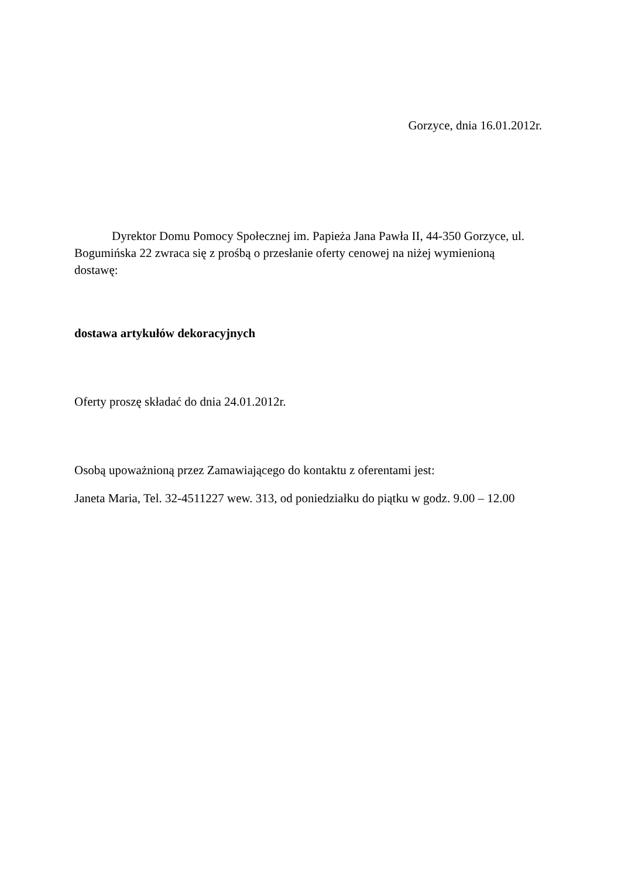Gorzyce, dnia 16.01.2012r.
Dyrektor Domu Pomocy Społecznej im. Papieża Jana Pawła II, 44-350 Gorzyce, ul. Bogumińska 22 zwraca się z prośbą o przesłanie oferty cenowej na niżej wymienioną dostawę:
dostawa artykułów dekoracyjnych
Oferty proszę składać do dnia 24.01.2012r.
Osobą upoważnioną przez Zamawiającego do kontaktu z oferentami jest:
Janeta Maria, Tel. 32-4511227 wew. 313, od poniedziałku do piątku w godz. 9.00 – 12.00